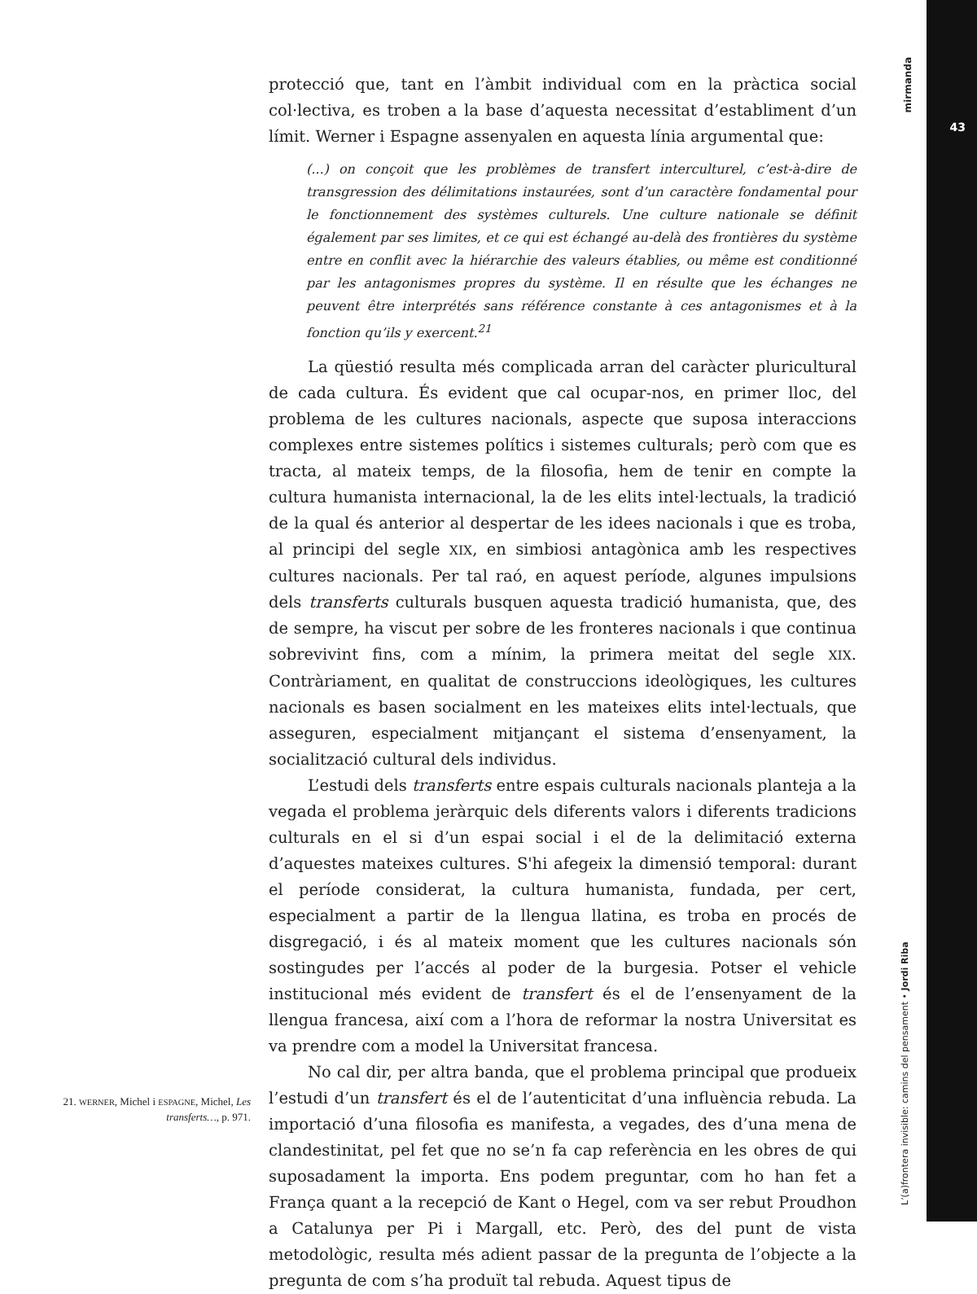mirmanda
43
protecció que, tant en l’àmbit individual com en la pràctica social col·lectiva, es troben a la base d’aquesta necessitat d’establiment d’un límit. Werner i Espagne assenyalen en aquesta línia argumental que:
(...) on conçoit que les problèmes de transfert interculturel, c’est-à-dire de transgression des délimitations instaurées, sont d’un caractère fondamental pour le fonctionnement des systèmes culturels. Une culture nationale se définit également par ses limites, et ce qui est échangé au-delà des frontières du système entre en conflit avec la hiérarchie des valeurs établies, ou même est conditionné par les antagonismes propres du système. Il en résulte que les échanges ne peuvent être interprétés sans référence constante à ces antagonismes et à la fonction qu’ils y exercent.<sup>21</sup>
La qüestió resulta més complicada arran del caràcter pluricultural de cada cultura. És evident que cal ocupar-nos, en primer lloc, del problema de les cultures nacionals, aspecte que suposa interaccions complexes entre sistemes polítics i sistemes culturals; però com que es tracta, al mateix temps, de la filosofia, hem de tenir en compte la cultura humanista internacional, la de les elits intel·lectuals, la tradició de la qual és anterior al despertar de les idees nacionals i que es troba, al principi del segle XIX, en simbiosi antagònica amb les respectives cultures nacionals. Per tal raó, en aquest període, algunes impulsions dels transferts culturals busquen aquesta tradició humanista, que, des de sempre, ha viscut per sobre de les fronteres nacionals i que continua sobrevivint fins, com a mínim, la primera meitat del segle XIX. Contràriament, en qualitat de construccions ideològiques, les cultures nacionals es basen socialment en les mateixes elits intel·lectuals, que asseguren, especialment mitjançant el sistema d’ensenyament, la socialització cultural dels individus.
L’estudi dels transferts entre espais culturals nacionals planteja a la vegada el problema jeràrquic dels diferents valors i diferents tradicions culturals en el si d’un espai social i el de la delimitació externa d’aquestes mateixes cultures. S'hi afegeix la dimensió temporal: durant el període considerat, la cultura humanista, fundada, per cert, especialment a partir de la llengua llatina, es troba en procés de disgregació, i és al mateix moment que les cultures nacionals són sostingudes per l’accés al poder de la burgesia. Potser el vehicle institucional més evident de transfert és el de l’ensenyament de la llengua francesa, així com a l’hora de reformar la nostra Universitat es va prendre com a model la Universitat francesa.
No cal dir, per altra banda, que el problema principal que produeix l’estudi d’un transfert és el de l’autenticitat d’una influència rebuda. La importació d’una filosofia es manifesta, a vegades, des d’una mena de clandestinitat, pel fet que no se’n fa cap referència en les obres de qui suposadament la importa. Ens podem preguntar, com ho han fet a França quant a la recepció de Kant o Hegel, com va ser rebut Proudhon a Catalunya per Pi i Margall, etc. Però, des del punt de vista metodològic, resulta més adient passar de la pregunta de l’objecte a la pregunta de com s’ha produït tal rebuda. Aquest tipus de
21. WERNER, Michel i ESPAGNE, Michel, Les transferts…, p. 971.
L’(a)frontera invisible: camins del pensament • Jordi Riba